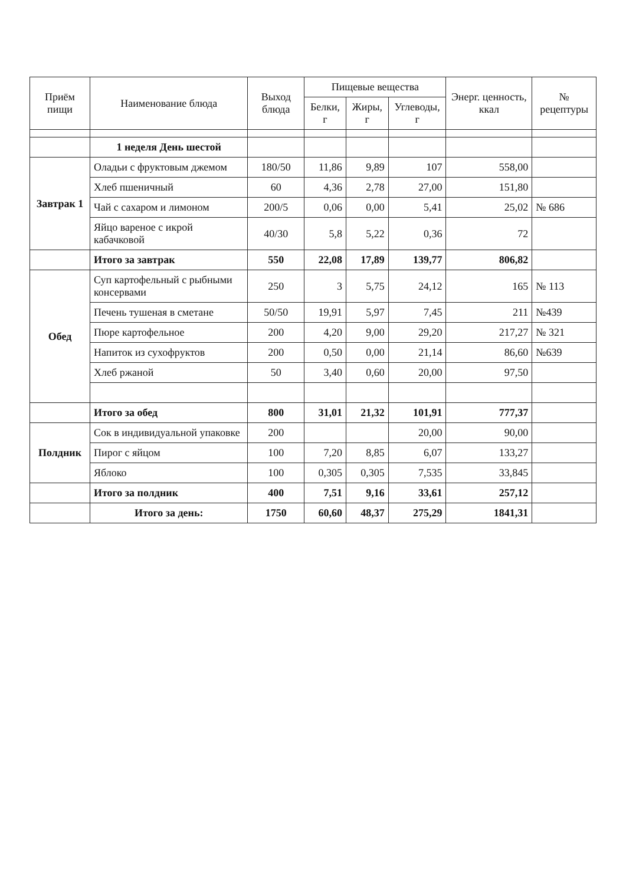| Приём пищи | Наименование блюда | Выход блюда | Пищевые вещества | | | Энерг. ценность, ккал | № рецептуры |
| --- | --- | --- | --- | --- | --- | --- | --- |
| | | | Белки, г | Жиры, г | Углеводы, г | | |
| | 1 неделя День шестой | | | | | | |
| Завтрак 1 | Оладьи с фруктовым джемом | 180/50 | 11,86 | 9,89 | 107 | 558,00 | |
| | Хлеб пшеничный | 60 | 4,36 | 2,78 | 27,00 | 151,80 | |
| | Чай с сахаром и лимоном | 200/5 | 0,06 | 0,00 | 5,41 | 25,02 | № 686 |
| | Яйцо вареное с икрой кабачковой | 40/30 | 5,8 | 5,22 | 0,36 | 72 | |
| | Итого за завтрак | 550 | 22,08 | 17,89 | 139,77 | 806,82 | |
| Обед | Суп картофельный с рыбными консервами | 250 | 3 | 5,75 | 24,12 | 165 | № 113 |
| | Печень тушеная в сметане | 50/50 | 19,91 | 5,97 | 7,45 | 211 | №439 |
| | Пюре картофельное | 200 | 4,20 | 9,00 | 29,20 | 217,27 | № 321 |
| | Напиток из сухофруктов | 200 | 0,50 | 0,00 | 21,14 | 86,60 | №639 |
| | Хлеб ржаной | 50 | 3,40 | 0,60 | 20,00 | 97,50 | |
| | Итого за обед | 800 | 31,01 | 21,32 | 101,91 | 777,37 | |
| Полдник | Сок в индивидуальной упаковке | 200 | | | 20,00 | 90,00 | |
| | Пирог с яйцом | 100 | 7,20 | 8,85 | 6,07 | 133,27 | |
| | Яблоко | 100 | 0,305 | 0,305 | 7,535 | 33,845 | |
| | Итого за полдник | 400 | 7,51 | 9,16 | 33,61 | 257,12 | |
| | Итого за день: | 1750 | 60,60 | 48,37 | 275,29 | 1841,31 | |